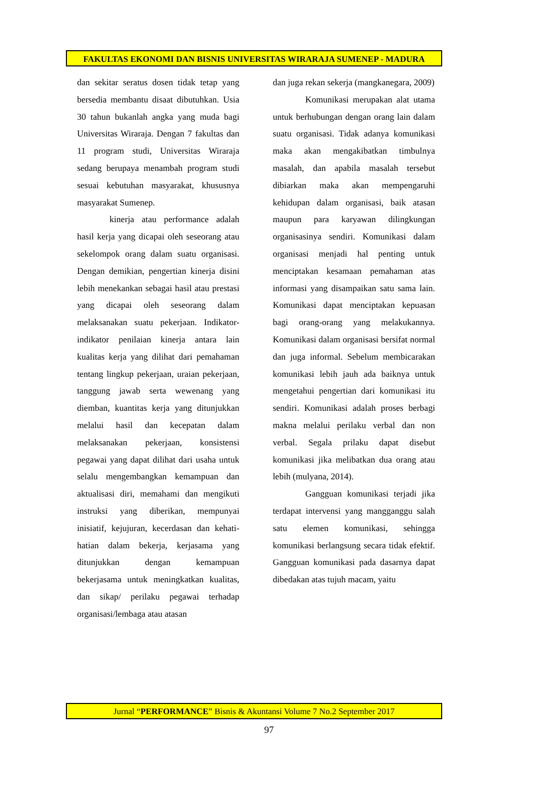FAKULTAS EKONOMI DAN BISNIS UNIVERSITAS WIRARAJA SUMENEP - MADURA
dan sekitar seratus dosen tidak tetap yang bersedia membantu disaat dibutuhkan. Usia 30 tahun bukanlah angka yang muda bagi Universitas Wiraraja. Dengan 7 fakultas dan 11 program studi, Universitas Wiraraja sedang berupaya menambah program studi sesuai kebutuhan masyarakat, khususnya masyarakat Sumenep.
kinerja atau performance adalah hasil kerja yang dicapai oleh seseorang atau sekelompok orang dalam suatu organisasi. Dengan demikian, pengertian kinerja disini lebih menekankan sebagai hasil atau prestasi yang dicapai oleh seseorang dalam melaksanakan suatu pekerjaan. Indikator-indikator penilaian kinerja antara lain kualitas kerja yang dilihat dari pemahaman tentang lingkup pekerjaan, uraian pekerjaan, tanggung jawab serta wewenang yang diemban, kuantitas kerja yang ditunjukkan melalui hasil dan kecepatan dalam melaksanakan pekerjaan, konsistensi pegawai yang dapat dilihat dari usaha untuk selalu mengembangkan kemampuan dan aktualisasi diri, memahami dan mengikuti instruksi yang diberikan, mempunyai inisiatif, kejujuran, kecerdasan dan kehati-hatian dalam bekerja, kerjasama yang ditunjukkan dengan kemampuan bekerjasama untuk meningkatkan kualitas, dan sikap/ perilaku pegawai terhadap organisasi/lembaga atau atasan
dan juga rekan sekerja (mangkanegara, 2009)
Komunikasi merupakan alat utama untuk berhubungan dengan orang lain dalam suatu organisasi. Tidak adanya komunikasi maka akan mengakibatkan timbulnya masalah, dan apabila masalah tersebut dibiarkan maka akan mempengaruhi kehidupan dalam organisasi, baik atasan maupun para karyawan dilingkungan organisasinya sendiri. Komunikasi dalam organisasi menjadi hal penting untuk menciptakan kesamaan pemahaman atas informasi yang disampaikan satu sama lain. Komunikasi dapat menciptakan kepuasan bagi orang-orang yang melakukannya. Komunikasi dalam organisasi bersifat normal dan juga informal. Sebelum membicarakan komunikasi lebih jauh ada baiknya untuk mengetahui pengertian dari komunikasi itu sendiri. Komunikasi adalah proses berbagi makna melalui perilaku verbal dan non verbal. Segala prilaku dapat disebut komunikasi jika melibatkan dua orang atau lebih (mulyana, 2014).
Gangguan komunikasi terjadi jika terdapat intervensi yang mangganggu salah satu elemen komunikasi, sehingga komunikasi berlangsung secara tidak efektif. Gangguan komunikasi pada dasarnya dapat dibedakan atas tujuh macam, yaitu
Jurnal “PERFORMANCE” Bisnis & Akuntansi Volume 7 No.2 September 2017
97